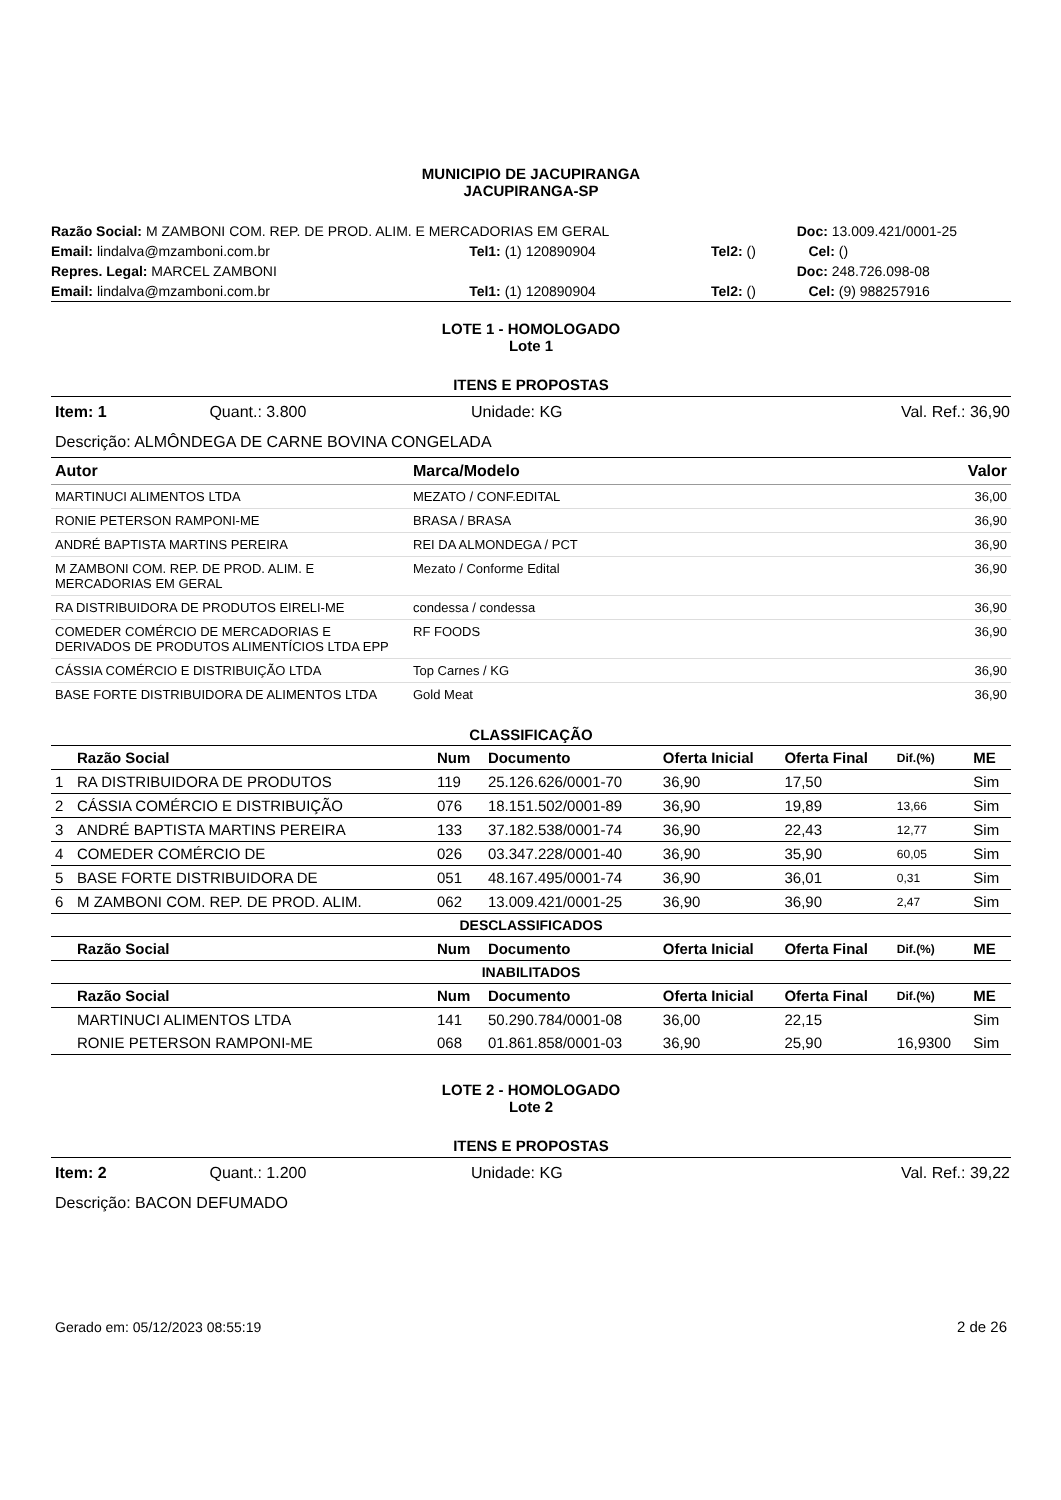MUNICIPIO DE JACUPIRANGA
JACUPIRANGA-SP
| Razão Social: M ZAMBONI COM. REP. DE PROD. ALIM. E MERCADORIAS EM GERAL | | | Doc: 13.009.421/0001-25 |
| Email: lindalva@mzamboni.com.br | Tel1: (1) 120890904 | Tel2: () | Cel: () |
| Repres. Legal: MARCEL ZAMBONI | | | Doc: 248.726.098-08 |
| Email: lindalva@mzamboni.com.br | Tel1: (1) 120890904 | Tel2: () | Cel: (9) 988257916 |
LOTE 1 - HOMOLOGADO
Lote 1
ITENS E PROPOSTAS
| Item: 1 | Quant.: 3.800 | Unidade: KG | Val. Ref.: 36,90 |
| Descrição: ALMÔNDEGA DE CARNE BOVINA CONGELADA | | | |
| Autor | Marca/Modelo | Valor |
| --- | --- | --- |
| MARTINUCI ALIMENTOS LTDA | MEZATO / CONF.EDITAL | 36,00 |
| RONIE PETERSON RAMPONI-ME | BRASA / BRASA | 36,90 |
| ANDRÉ BAPTISTA MARTINS PEREIRA | REI DA ALMONDEGA / PCT | 36,90 |
| M ZAMBONI COM. REP. DE PROD. ALIM. E MERCADORIAS EM GERAL | Mezato / Conforme Edital | 36,90 |
| RA DISTRIBUIDORA DE PRODUTOS EIRELI-ME | condessa / condessa | 36,90 |
| COMEDER COMÉRCIO DE MERCADORIAS E DERIVADOS DE PRODUTOS ALIMENTÍCIOS LTDA EPP | RF FOODS | 36,90 |
| CÁSSIA COMÉRCIO E DISTRIBUIÇÃO LTDA | Top Carnes / KG | 36,90 |
| BASE FORTE DISTRIBUIDORA DE ALIMENTOS LTDA | Gold Meat | 36,90 |
CLASSIFICAÇÃO
| | Razão Social | Num | Documento | Oferta Inicial | Oferta Final | Dif.(%) | ME |
| --- | --- | --- | --- | --- | --- | --- | --- |
| 1 | RA DISTRIBUIDORA DE PRODUTOS | 119 | 25.126.626/0001-70 | 36,90 | 17,50 | | Sim |
| 2 | CÁSSIA COMÉRCIO E DISTRIBUIÇÃO | 076 | 18.151.502/0001-89 | 36,90 | 19,89 | 13,66 | Sim |
| 3 | ANDRÉ BAPTISTA MARTINS PEREIRA | 133 | 37.182.538/0001-74 | 36,90 | 22,43 | 12,77 | Sim |
| 4 | COMEDER COMÉRCIO DE | 026 | 03.347.228/0001-40 | 36,90 | 35,90 | 60,05 | Sim |
| 5 | BASE FORTE DISTRIBUIDORA DE | 051 | 48.167.495/0001-74 | 36,90 | 36,01 | 0,31 | Sim |
| 6 | M ZAMBONI COM. REP. DE PROD. ALIM. | 062 | 13.009.421/0001-25 | 36,90 | 36,90 | 2,47 | Sim |
| DESCLASSIFICADOS | | | | | | | |
| | Razão Social | Num | Documento | Oferta Inicial | Oferta Final | Dif.(%) | ME |
| INABILITADOS | | | | | | | |
| | Razão Social | Num | Documento | Oferta Inicial | Oferta Final | Dif.(%) | ME |
| | MARTINUCI ALIMENTOS LTDA | 141 | 50.290.784/0001-08 | 36,00 | 22,15 | | Sim |
| | RONIE PETERSON RAMPONI-ME | 068 | 01.861.858/0001-03 | 36,90 | 25,90 | 16,9300 | Sim |
LOTE 2 - HOMOLOGADO
Lote 2
ITENS E PROPOSTAS
| Item: 2 | Quant.: 1.200 | Unidade: KG | Val. Ref.: 39,22 |
| Descrição: BACON DEFUMADO | | | |
| Gerado em: 05/12/2023 08:55:19 | 2 de 26 |